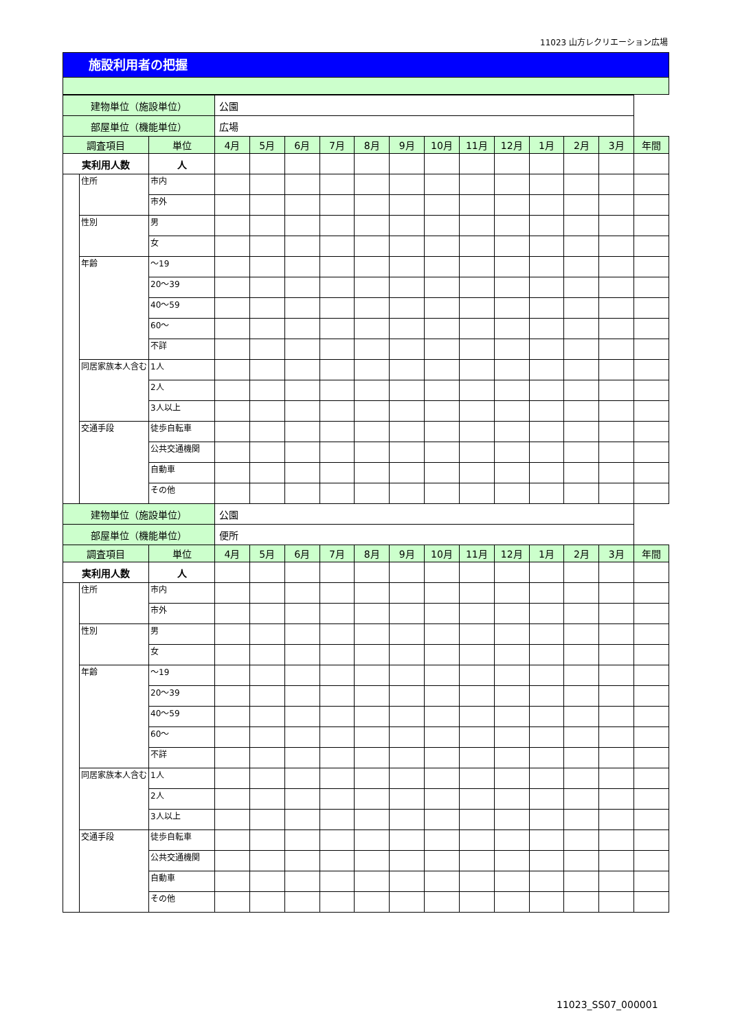11023 山方レクリエーション広場
施設利用者の把握
| 建物単位（施設単位） | | | 公園 | | | | | | | | | | | | |
| 部屋単位（機能単位） | | | 広場 | | | | | | | | | | | | |
| 調査項目 | | 単位 | 4月 | 5月 | 6月 | 7月 | 8月 | 9月 | 10月 | 11月 | 12月 | 1月 | 2月 | 3月 | 年間 |
| 実利用人数 | | 人 | | | | | | | | | | | | | |
| | 住所 | 市内 | | | | | | | | | | | | | |
| | | 市外 | | | | | | | | | | | | | |
| | 性別 | 男 | | | | | | | | | | | | | |
| | | 女 | | | | | | | | | | | | | |
| | 年齢 | ～19 | | | | | | | | | | | | | |
| | | 20～39 | | | | | | | | | | | | | |
| | | 40～59 | | | | | | | | | | | | | |
| | | 60～ | | | | | | | | | | | | | |
| | | 不詳 | | | | | | | | | | | | | |
| | 同居家族本人含む | 1人 | | | | | | | | | | | | | |
| | | 2人 | | | | | | | | | | | | | |
| | | 3人以上 | | | | | | | | | | | | | |
| | 交通手段 | 徒歩自転車 | | | | | | | | | | | | | |
| | | 公共交通機関 | | | | | | | | | | | | | |
| | | 自動車 | | | | | | | | | | | | | |
| | | その他 | | | | | | | | | | | | | |
| 建物単位（施設単位） | | | 公園 | | | | | | | | | | | | |
| 部屋単位（機能単位） | | | 便所 | | | | | | | | | | | | |
| 調査項目 | | 単位 | 4月 | 5月 | 6月 | 7月 | 8月 | 9月 | 10月 | 11月 | 12月 | 1月 | 2月 | 3月 | 年間 |
| 実利用人数 | | 人 | | | | | | | | | | | | | |
| | 住所 | 市内 | | | | | | | | | | | | | |
| | | 市外 | | | | | | | | | | | | | |
| | 性別 | 男 | | | | | | | | | | | | | |
| | | 女 | | | | | | | | | | | | | |
| | 年齢 | ～19 | | | | | | | | | | | | | |
| | | 20～39 | | | | | | | | | | | | | |
| | | 40～59 | | | | | | | | | | | | | |
| | | 60～ | | | | | | | | | | | | | |
| | | 不詳 | | | | | | | | | | | | | |
| | 同居家族本人含む | 1人 | | | | | | | | | | | | | |
| | | 2人 | | | | | | | | | | | | | |
| | | 3人以上 | | | | | | | | | | | | | |
| | 交通手段 | 徒歩自転車 | | | | | | | | | | | | | |
| | | 公共交通機関 | | | | | | | | | | | | | |
| | | 自動車 | | | | | | | | | | | | | |
| | | その他 | | | | | | | | | | | | | |
11023_SS07_000001